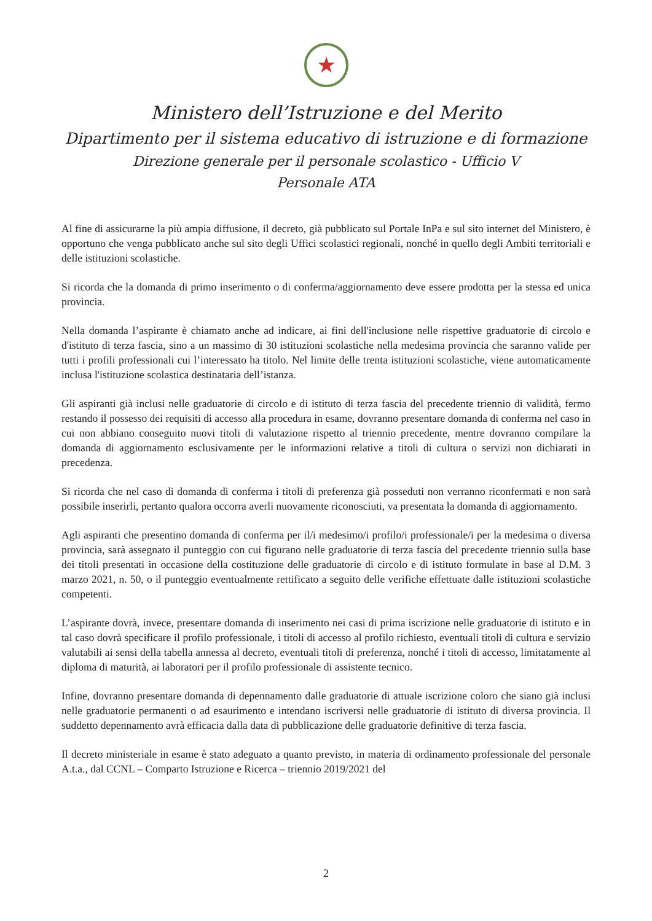★
Ministero dell’Istruzione e del Merito
Dipartimento per il sistema educativo di istruzione e di formazione
Direzione generale per il personale scolastico - Ufficio V
Personale ATA
Al fine di assicurarne la più ampia diffusione, il decreto, già pubblicato sul Portale InPa e sul sito internet del Ministero, è opportuno che venga pubblicato anche sul sito degli Uffici scolastici regionali, nonché in quello degli Ambiti territoriali e delle istituzioni scolastiche.
Si ricorda che la domanda di primo inserimento o di conferma/aggiornamento deve essere prodotta per la stessa ed unica provincia.
Nella domanda l’aspirante è chiamato anche ad indicare, ai fini dell'inclusione nelle rispettive graduatorie di circolo e d'istituto di terza fascia, sino a un massimo di 30 istituzioni scolastiche nella medesima provincia che saranno valide per tutti i profili professionali cui l’interessato ha titolo. Nel limite delle trenta istituzioni scolastiche, viene automaticamente inclusa l'istituzione scolastica destinataria dell’istanza.
Gli aspiranti già inclusi nelle graduatorie di circolo e di istituto di terza fascia del precedente triennio di validità, fermo restando il possesso dei requisiti di accesso alla procedura in esame, dovranno presentare domanda di conferma nel caso in cui non abbiano conseguito nuovi titoli di valutazione rispetto al triennio precedente, mentre dovranno compilare la domanda di aggiornamento esclusivamente per le informazioni relative a titoli di cultura o servizi non dichiarati in precedenza.
Si ricorda che nel caso di domanda di conferma i titoli di preferenza già posseduti non verranno riconfermati e non sarà possibile inserirli, pertanto qualora occorra averli nuovamente riconosciuti, va presentata la domanda di aggiornamento.
Agli aspiranti che presentino domanda di conferma per il/i medesimo/i profilo/i professionale/i per la medesima o diversa provincia, sarà assegnato il punteggio con cui figurano nelle graduatorie di terza fascia del precedente triennio sulla base dei titoli presentati in occasione della costituzione delle graduatorie di circolo e di istituto formulate in base al D.M. 3 marzo 2021, n. 50, o il punteggio eventualmente rettificato a seguito delle verifiche effettuate dalle istituzioni scolastiche competenti.
L’aspirante dovrà, invece, presentare domanda di inserimento nei casi di prima iscrizione nelle graduatorie di istituto e in tal caso dovrà specificare il profilo professionale, i titoli di accesso al profilo richiesto, eventuali titoli di cultura e servizio valutabili ai sensi della tabella annessa al decreto, eventuali titoli di preferenza, nonché i titoli di accesso, limitatamente al diploma di maturità, ai laboratori per il profilo professionale di assistente tecnico.
Infine, dovranno presentare domanda di depennamento dalle graduatorie di attuale iscrizione coloro che siano già inclusi nelle graduatorie permanenti o ad esaurimento e intendano iscriversi nelle graduatorie di istituto di diversa provincia. Il suddetto depennamento avrà efficacia dalla data di pubblicazione delle graduatorie definitive di terza fascia.
Il decreto ministeriale in esame è stato adeguato a quanto previsto, in materia di ordinamento professionale del personale A.t.a., dal CCNL – Comparto Istruzione e Ricerca – triennio 2019/2021 del
2